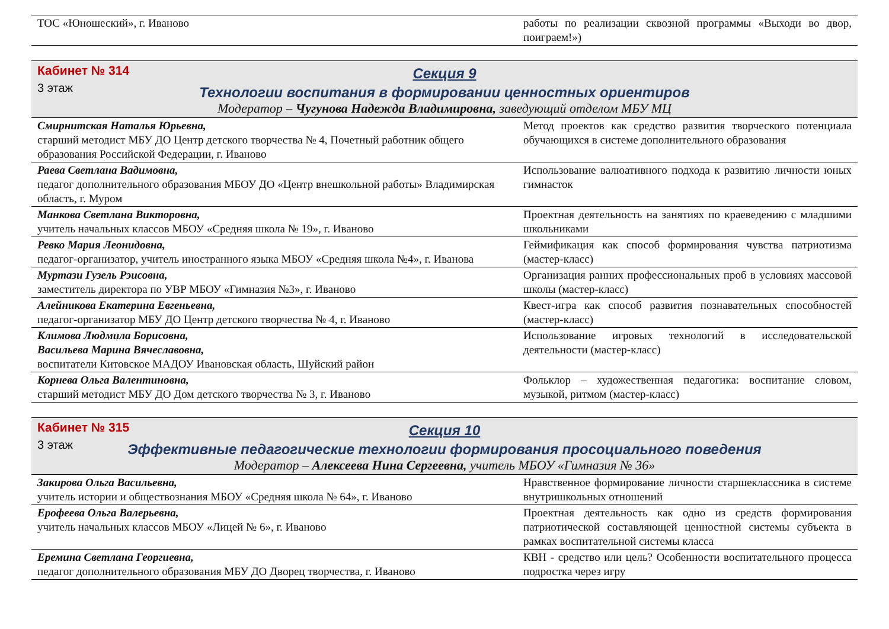| ТОС «Юношеский», г. Иваново | работы по реализации сквозной программы «Выходи во двор, поиграем!») |
Кабинет № 314
3 этаж
Секция 9
Технологии воспитания в формировании ценностных ориентиров
Модератор – Чугунова Надежда Владимировна, заведующий отделом МБУ МЦ
| Смирнитская Наталья Юрьевна, старший методист МБУ ДО Центр детского творчества № 4, Почетный работник общего образования Российской Федерации, г. Иваново | Метод проектов как средство развития творческого потенциала обучающихся в системе дополнительного образования |
| Раева Светлана Вадимовна, педагог дополнительного образования МБОУ ДО «Центр внешкольной работы» Владимирская область, г. Муром | Использование валюативного подхода к развитию личности юных гимнасток |
| Манкова Светлана Викторовна, учитель начальных классов МБОУ «Средняя школа № 19», г. Иваново | Проектная деятельность на занятиях по краеведению с младшими школьниками |
| Ревко Мария Леонидовна, педагог-организатор, учитель иностранного языка МБОУ «Средняя школа №4», г. Иванова | Геймификация как способ формирования чувства патриотизма (мастер-класс) |
| Муртази Гузель Рэисовна, заместитель директора по УВР МБОУ «Гимназия №3», г. Иваново | Организация ранних профессиональных проб в условиях массовой школы (мастер-класс) |
| Алейникова Екатерина Евгеньевна, педагог-организатор МБУ ДО Центр детского творчества № 4, г. Иваново | Квест-игра как способ развития познавательных способностей (мастер-класс) |
| Климова Людмила Борисовна, Васильева Марина Вячеславовна, воспитатели Китовское МАДОУ Ивановская область, Шуйский район | Использование игровых технологий в исследовательской деятельности (мастер-класс) |
| Корнева Ольга Валентиновна, старший методист МБУ ДО Дом детского творчества № 3, г. Иваново | Фольклор – художественная педагогика: воспитание словом, музыкой, ритмом (мастер-класс) |
Кабинет № 315
3 этаж
Секция 10
Эффективные педагогические технологии формирования просоциального поведения
Модератор – Алексеева Нина Сергеевна, учитель МБОУ «Гимназия № 36»
| Закирова Ольга Васильевна, учитель истории и обществознания МБОУ «Средняя школа № 64», г. Иваново | Нравственное формирование личности старшеклассника в системе внутришкольных отношений |
| Ерофеева Ольга Валерьевна, учитель начальных классов МБОУ «Лицей № 6», г. Иваново | Проектная деятельность как одно из средств формирования патриотической составляющей ценностной системы субъекта в рамках воспитательной системы класса |
| Еремина Светлана Георгиевна, педагог дополнительного образования МБУ ДО Дворец творчества, г. Иваново | КВН - средство или цель? Особенности воспитательного процесса подростка через игру |